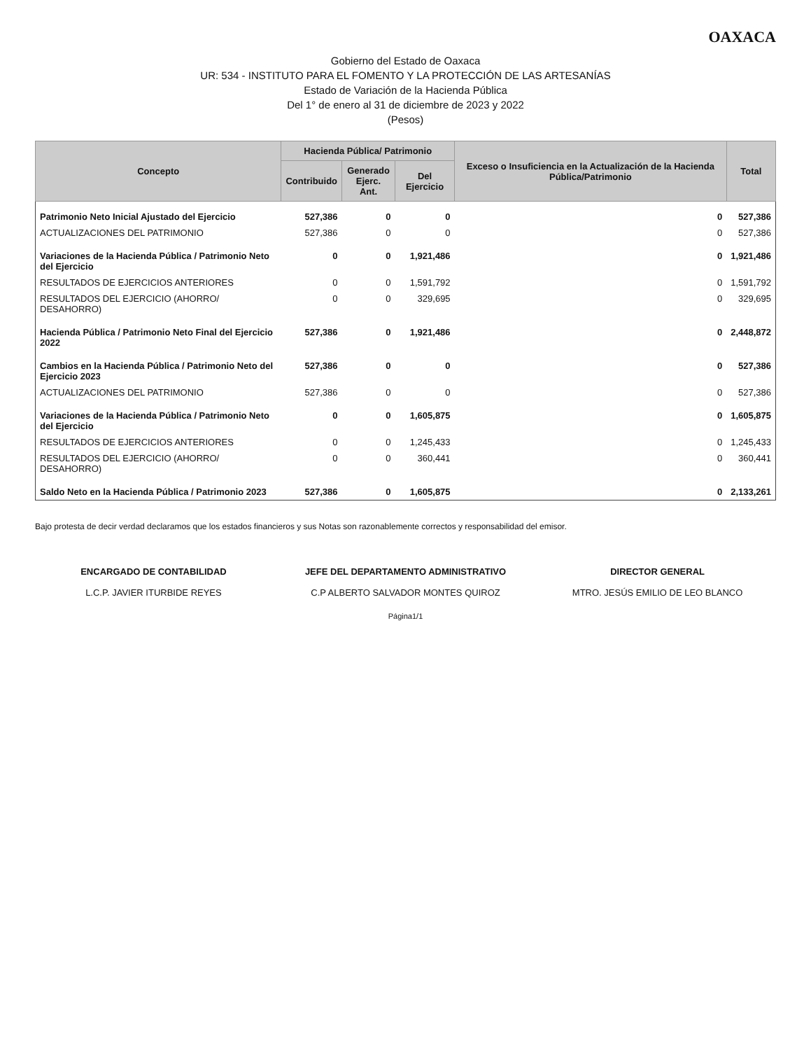OAXACA
Gobierno del Estado de Oaxaca
UR: 534 - INSTITUTO PARA EL FOMENTO Y LA PROTECCIÓN DE LAS ARTESANÍAS
Estado de Variación de la Hacienda Pública
Del 1° de enero al 31 de diciembre de 2023 y 2022
(Pesos)
| Concepto | Hacienda Pública/ Patrimonio | | | Exceso o Insuficiencia en la Actualización de la Hacienda Pública/Patrimonio | Total |
| --- | --- | --- | --- | --- | --- |
| | Contribuido | Generado Ejerc. Ant. | Del Ejercicio | | |
| Patrimonio Neto Inicial Ajustado del Ejercicio | 527,386 | 0 | 0 | 0 | 527,386 |
| ACTUALIZACIONES DEL PATRIMONIO | 527,386 | 0 | 0 | 0 | 527,386 |
| Variaciones de la Hacienda Pública / Patrimonio Neto del Ejercicio | 0 | 0 | 1,921,486 | 0 | 1,921,486 |
| RESULTADOS DE EJERCICIOS ANTERIORES | 0 | 0 | 1,591,792 | 0 | 1,591,792 |
| RESULTADOS DEL EJERCICIO (AHORRO/ DESAHORRO) | 0 | 0 | 329,695 | 0 | 329,695 |
| Hacienda Pública / Patrimonio Neto Final del Ejercicio 2022 | 527,386 | 0 | 1,921,486 | 0 | 2,448,872 |
| Cambios en la Hacienda Pública / Patrimonio Neto del Ejercicio 2023 | 527,386 | 0 | 0 | 0 | 527,386 |
| ACTUALIZACIONES DEL PATRIMONIO | 527,386 | 0 | 0 | 0 | 527,386 |
| Variaciones de la Hacienda Pública / Patrimonio Neto del Ejercicio | 0 | 0 | 1,605,875 | 0 | 1,605,875 |
| RESULTADOS DE EJERCICIOS ANTERIORES | 0 | 0 | 1,245,433 | 0 | 1,245,433 |
| RESULTADOS DEL EJERCICIO (AHORRO/ DESAHORRO) | 0 | 0 | 360,441 | 0 | 360,441 |
| Saldo Neto en la Hacienda Pública / Patrimonio 2023 | 527,386 | 0 | 1,605,875 | 0 | 2,133,261 |
Bajo protesta de decir verdad declaramos que los estados financieros y sus Notas son razonablemente correctos y responsabilidad del emisor.
ENCARGADO DE CONTABILIDAD
L.C.P. JAVIER ITURBIDE REYES
JEFE DEL DEPARTAMENTO ADMINISTRATIVO
C.P ALBERTO SALVADOR MONTES QUIROZ
DIRECTOR GENERAL
MTRO. JESÚS EMILIO DE LEO BLANCO
Página1/1